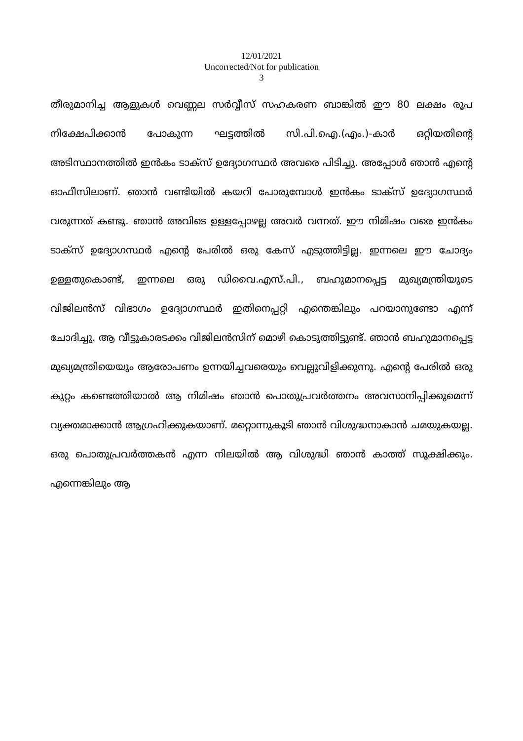12/01/2021
Uncorrected/Not for publication
3
തീരുമാനിച്ച ആളുകൾ വെണ്ണല സർവ്വീസ് സഹകരണ ബാങ്കിൽ ഈ 80 ലക്ഷം രൂപ നിക്ഷേപിക്കാൻ പോകുന്ന ഘട്ടത്തിൽ സി.പി.ഐ.(എം.)-കാർ ഒറ്റിയതിന്റെ അടിസ്ഥാനത്തിൽ ഇൻകം ടാക്സ് ഉദ്യോഗസ്ഥർ അവരെ പിടിച്ചു. അപ്പോൾ ഞാൻ എന്റെ ഓഫീസിലാണ്. ഞാൻ വണ്ടിയിൽ കയറി പോരുമ്പോൾ ഇൻകം ടാക്സ് ഉദ്യോഗസ്ഥർ വരുന്നത് കണ്ടു. ഞാൻ അവിടെ ഉള്ളപ്പോഴല്ല അവർ വന്നത്. ഈ നിമിഷം വരെ ഇൻകം ടാക്സ് ഉദ്യോഗസ്ഥർ എന്റെ പേരിൽ ഒരു കേസ് എടുത്തിട്ടില്ല. ഇന്നലെ ഈ ചോദ്യം ഉള്ളതുകൊണ്ട്, ഇന്നലെ ഒരു ഡിവൈ.എസ്.പി., ബഹുമാനപ്പെട്ട മുഖ്യമന്ത്രിയുടെ വിജിലൻസ് വിഭാഗം ഉദ്യോഗസ്ഥർ ഇതിനെപ്പറ്റി എന്തെങ്കിലും പറയാനുണ്ടോ എന്ന് ചോദിച്ചു. ആ വീട്ടുകാരടക്കം വിജിലൻസിന് മൊഴി കൊടുത്തിട്ടുണ്ട്. ഞാൻ ബഹുമാനപ്പെട്ട മുഖ്യമന്ത്രിയെയും ആരോപണം ഉന്നയിച്ചവരെയും വെല്ലുവിളിക്കുന്നു. എന്റെ പേരിൽ ഒരു കുറ്റം കണ്ടെത്തിയാൽ ആ നിമിഷം ഞാൻ പൊതുപ്രവർത്തനം അവസാനിപ്പിക്കുമെന്ന് വ്യക്തമാക്കാൻ ആഗ്രഹിക്കുകയാണ്. മറ്റൊന്നുകൂടി ഞാൻ വിശുദ്ധനാകാൻ ചമയുകയല്ല. ഒരു പൊതുപ്രവർത്തകൻ എന്ന നിലയിൽ ആ വിശുദ്ധി ഞാൻ കാത്ത് സൂക്ഷിക്കും. എന്നെങ്കിലും ആ